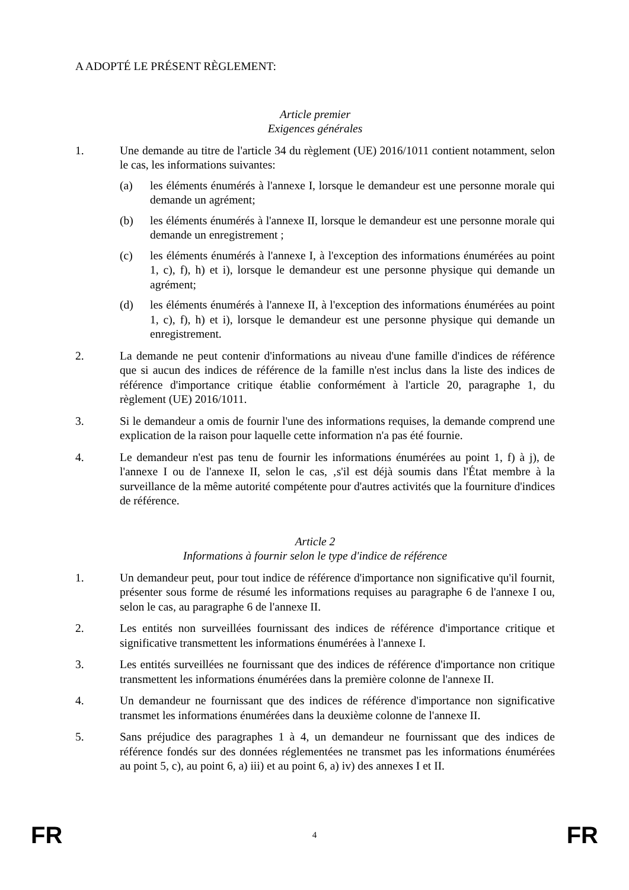A ADOPTÉ LE PRÉSENT RÈGLEMENT:
Article premier
Exigences générales
1. Une demande au titre de l'article 34 du règlement (UE) 2016/1011 contient notamment, selon le cas, les informations suivantes:
(a) les éléments énumérés à l'annexe I, lorsque le demandeur est une personne morale qui demande un agrément;
(b) les éléments énumérés à l'annexe II, lorsque le demandeur est une personne morale qui demande un enregistrement ;
(c) les éléments énumérés à l'annexe I, à l'exception des informations énumérées au point 1, c), f), h) et i), lorsque le demandeur est une personne physique qui demande un agrément;
(d) les éléments énumérés à l'annexe II, à l'exception des informations énumérées au point 1, c), f), h) et i), lorsque le demandeur est une personne physique qui demande un enregistrement.
2. La demande ne peut contenir d'informations au niveau d'une famille d'indices de référence que si aucun des indices de référence de la famille n'est inclus dans la liste des indices de référence d'importance critique établie conformément à l'article 20, paragraphe 1, du règlement (UE) 2016/1011.
3. Si le demandeur a omis de fournir l'une des informations requises, la demande comprend une explication de la raison pour laquelle cette information n'a pas été fournie.
4. Le demandeur n'est pas tenu de fournir les informations énumérées au point 1, f) à j), de l'annexe I ou de l'annexe II, selon le cas, ‚s'il est déjà soumis dans l'État membre à la surveillance de la même autorité compétente pour d'autres activités que la fourniture d'indices de référence.
Article 2
Informations à fournir selon le type d'indice de référence
1. Un demandeur peut, pour tout indice de référence d'importance non significative qu'il fournit, présenter sous forme de résumé les informations requises au paragraphe 6 de l'annexe I ou, selon le cas, au paragraphe 6 de l'annexe II.
2. Les entités non surveillées fournissant des indices de référence d'importance critique et significative transmettent les informations énumérées à l'annexe I.
3. Les entités surveillées ne fournissant que des indices de référence d'importance non critique transmettent les informations énumérées dans la première colonne de l'annexe II.
4. Un demandeur ne fournissant que des indices de référence d'importance non significative transmet les informations énumérées dans la deuxième colonne de l'annexe II.
5. Sans préjudice des paragraphes 1 à 4, un demandeur ne fournissant que des indices de référence fondés sur des données réglementées ne transmet pas les informations énumérées au point 5, c), au point 6, a) iii) et au point 6, a) iv) des annexes I et II.
FR 4 FR